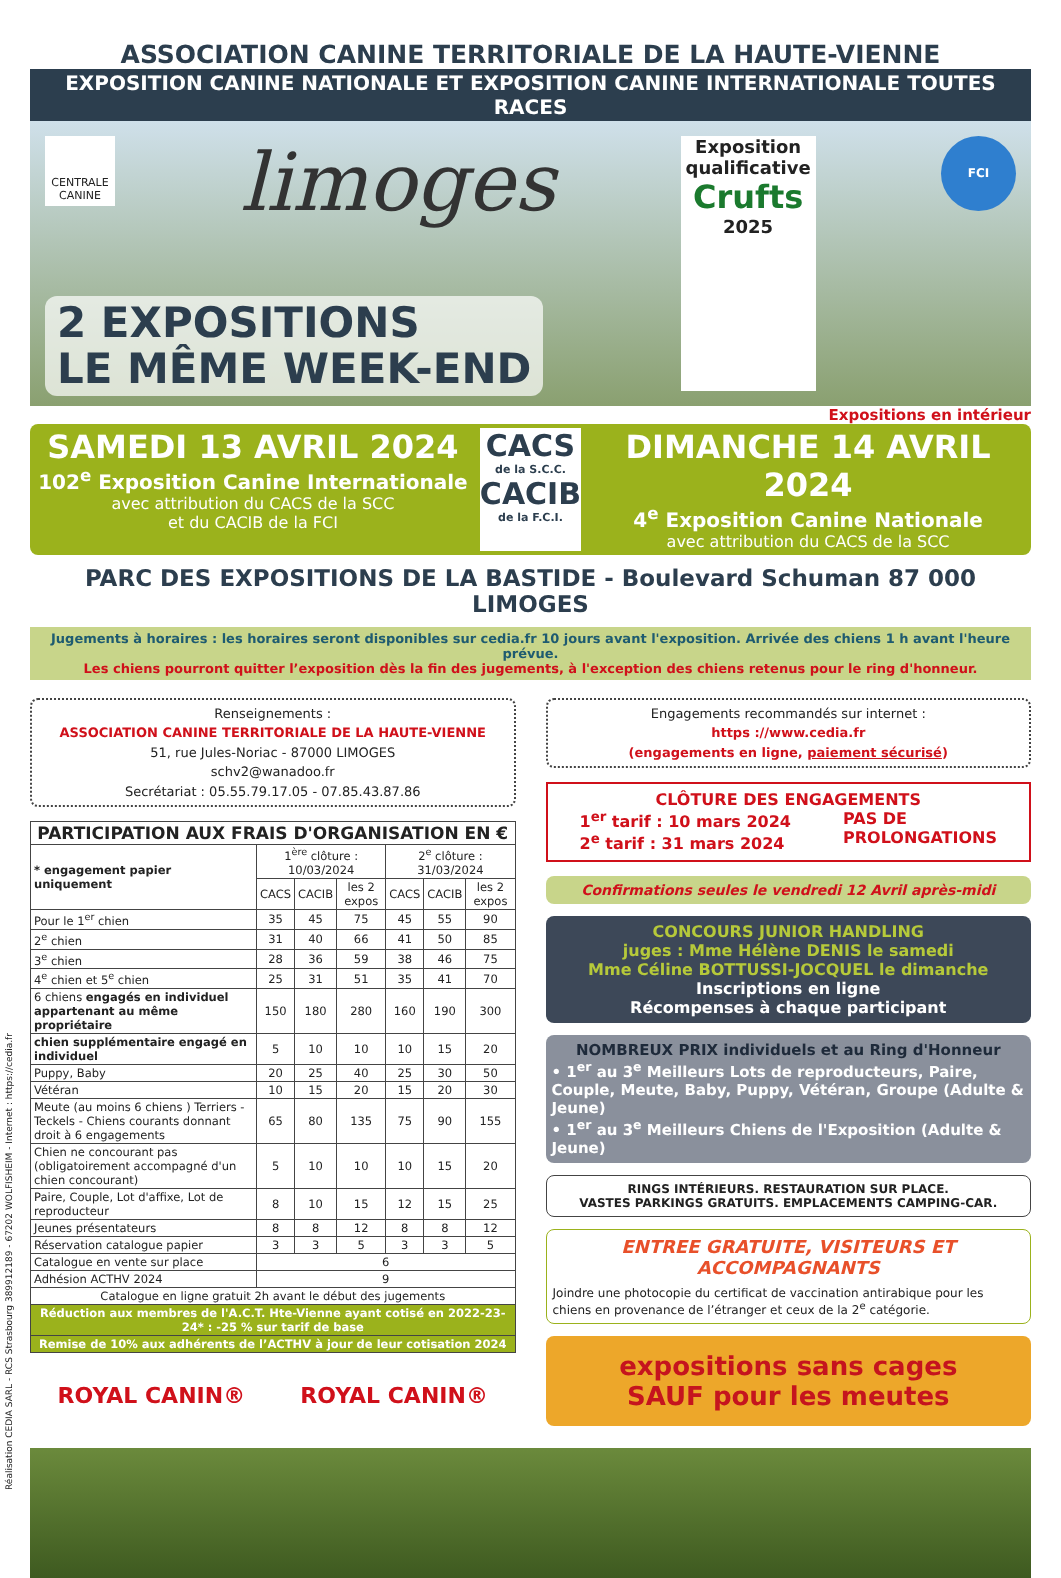ASSOCIATION CANINE TERRITORIALE DE LA HAUTE-VIENNE
EXPOSITION CANINE NATIONALE ET EXPOSITION CANINE INTERNATIONALE TOUTES RACES
CENTRALE CANINE
limoges
Exposition qualificative
Crufts
2025
FCI
2 EXPOSITIONS
LE MÊME WEEK-END
Expositions en intérieur
SAMEDI 13 AVRIL 2024
102<sup>e</sup> Exposition Canine Internationale
avec attribution du CACS de la SCC
et du CACIB de la FCI
CACS
de la S.C.C.
CACIB
de la F.C.I.
DIMANCHE 14 AVRIL 2024
4<sup>e</sup> Exposition Canine Nationale
avec attribution du CACS de la SCC
PARC DES EXPOSITIONS DE LA BASTIDE - Boulevard Schuman 87 000 LIMOGES
Jugements à horaires : les horaires seront disponibles sur cedia.fr 10 jours avant l'exposition. Arrivée des chiens 1 h avant l'heure prévue.
Les chiens pourront quitter l’exposition dès la fin des jugements, à l'exception des chiens retenus pour le ring d'honneur.
Renseignements :
ASSOCIATION CANINE TERRITORIALE DE LA HAUTE-VIENNE
51, rue Jules-Noriac - 87000 LIMOGES
schv2@wanadoo.fr
Secrétariat : 05.55.79.17.05 - 07.85.43.87.86
| PARTICIPATION AUX FRAIS D'ORGANISATION EN € | | | | | | |
| --- | --- | --- | --- | --- | --- | --- |
| * engagement papier uniquement | 1<sup>ère</sup> clôture : 10/03/2024 | | | 2<sup>e</sup> clôture : 31/03/2024 | | |
| | CACS | CACIB | les 2 expos | CACS | CACIB | les 2 expos |
| Pour le 1<sup>er</sup> chien | 35 | 45 | 75 | 45 | 55 | 90 |
| 2<sup>e</sup> chien | 31 | 40 | 66 | 41 | 50 | 85 |
| 3<sup>e</sup> chien | 28 | 36 | 59 | 38 | 46 | 75 |
| 4<sup>e</sup> chien et 5<sup>e</sup> chien | 25 | 31 | 51 | 35 | 41 | 70 |
| 6 chiens engagés en individuel appartenant au même propriétaire | 150 | 180 | 280 | 160 | 190 | 300 |
| chien supplémentaire engagé en individuel | 5 | 10 | 10 | 10 | 15 | 20 |
| Puppy, Baby | 20 | 25 | 40 | 25 | 30 | 50 |
| Vétéran | 10 | 15 | 20 | 15 | 20 | 30 |
| Meute (au moins 6 chiens ) Terriers - Teckels - Chiens courants donnant droit à 6 engagements | 65 | 80 | 135 | 75 | 90 | 155 |
| Chien ne concourant pas (obligatoirement accompagné d'un chien concourant) | 5 | 10 | 10 | 10 | 15 | 20 |
| Paire, Couple, Lot d'affixe, Lot de reproducteur | 8 | 10 | 15 | 12 | 15 | 25 |
| Jeunes présentateurs | 8 | 8 | 12 | 8 | 8 | 12 |
| Réservation catalogue papier | 3 | 3 | 5 | 3 | 3 | 5 |
| Catalogue en vente sur place | 6 | | | | | |
| Adhésion ACTHV 2024 | 9 | | | | | |
| Catalogue en ligne gratuit 2h avant le début des jugements | | | | | | |
| Réduction aux membres de l'A.C.T. Hte-Vienne ayant cotisé en 2022-23-24* : -25 % sur tarif de base | | | | | | |
| Remise de 10% aux adhérents de l’ACTHV à jour de leur cotisation 2024 | | | | | | |
ROYAL CANIN® ROYAL CANIN®
Engagements recommandés sur internet :
https ://www.cedia.fr
(engagements en ligne, paiement sécurisé)
CLÔTURE DES ENGAGEMENTS
1<sup>er</sup> tarif : 10 mars 2024
2<sup>e</sup> tarif : 31 mars 2024
PAS DE
PROLONGATIONS
Confirmations seules le vendredi 12 Avril après-midi
CONCOURS JUNIOR HANDLING
juges : Mme Hélène DENIS le samedi
Mme Céline BOTTUSSI-JOCQUEL le dimanche
Inscriptions en ligne
Récompenses à chaque participant
NOMBREUX PRIX individuels et au Ring d'Honneur
• 1<sup>er</sup> au 3<sup>e</sup> Meilleurs Lots de reproducteurs, Paire, Couple, Meute, Baby, Puppy, Vétéran, Groupe (Adulte & Jeune)
• 1<sup>er</sup> au 3<sup>e</sup> Meilleurs Chiens de l'Exposition (Adulte & Jeune)
RINGS INTÉRIEURS. RESTAURATION SUR PLACE.
VASTES PARKINGS GRATUITS. EMPLACEMENTS CAMPING-CAR.
ENTREE GRATUITE, VISITEURS ET ACCOMPAGNANTS
Joindre une photocopie du certificat de vaccination antirabique pour les chiens en provenance de l’étranger et ceux de la 2<sup>e</sup> catégorie.
expositions sans cages
SAUF pour les meutes
Réalisation CEDIA SARL - RCS Strasbourg 389912189 - 67202 WOLFISHEIM - Internet : https://cedia.fr